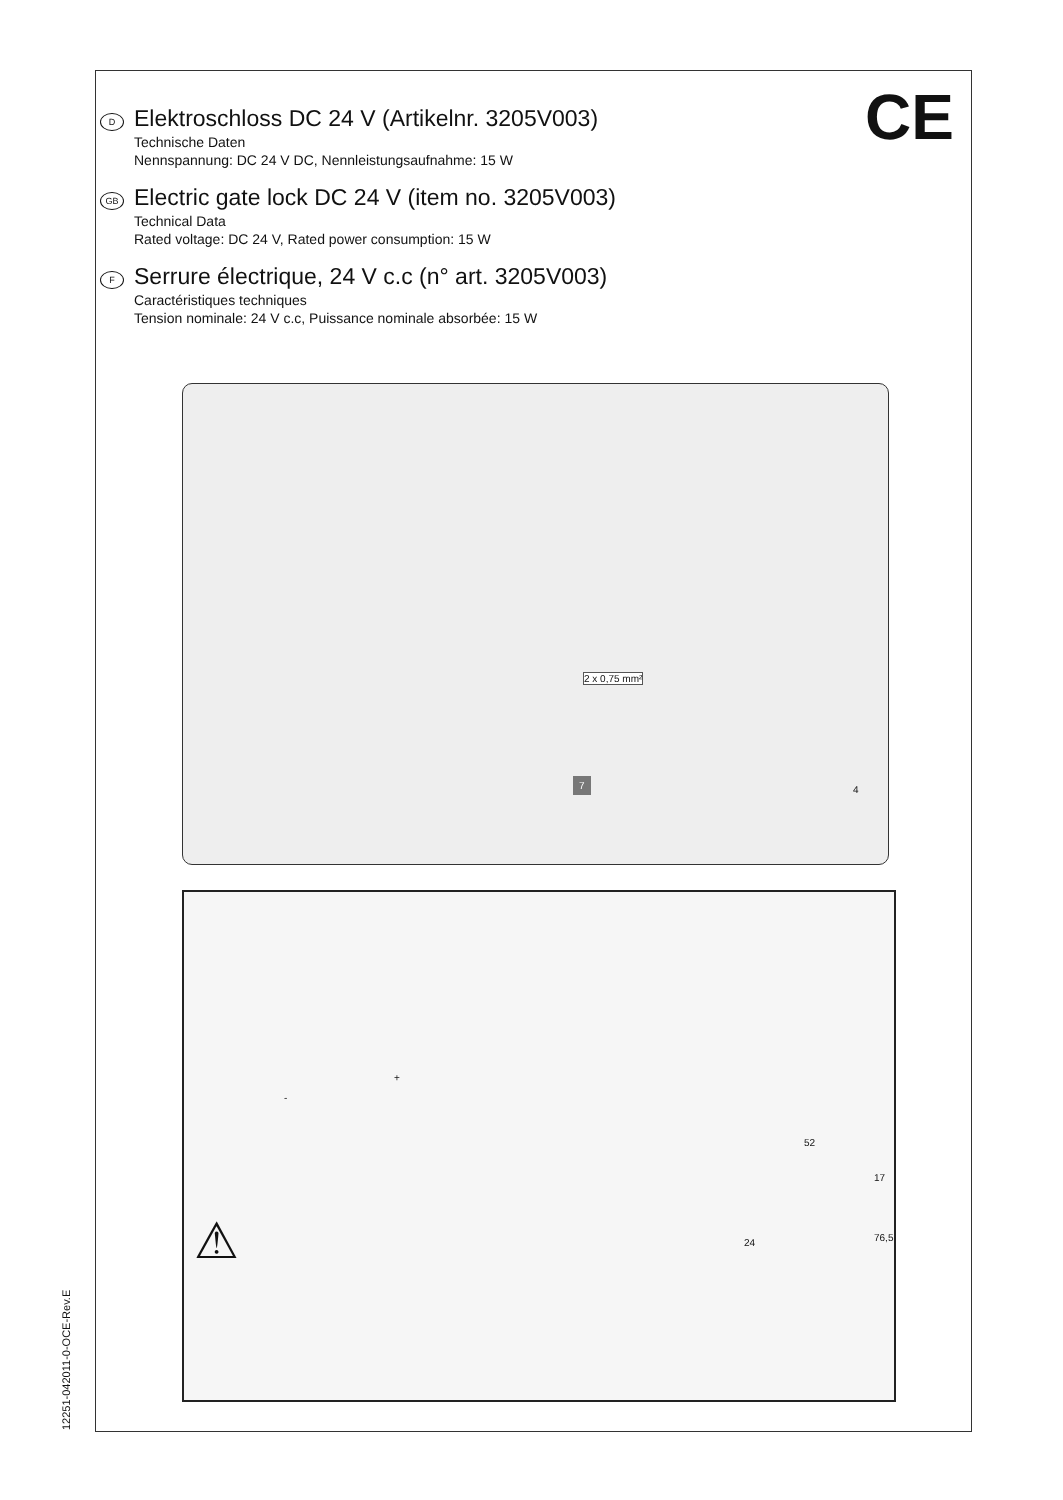CE
D
Elektroschloss DC 24 V (Artikelnr. 3205V003)
Technische Daten
Nennspannung: DC 24 V DC, Nennleistungsaufnahme: 15 W
GB
Electric gate lock DC 24 V (item no. 3205V003)
Technical Data
Rated voltage: DC 24 V, Rated power consumption: 15 W
F
Serrure électrique, 24 V c.c (n° art. 3205V003)
Caractéristiques techniques
Tension nominale: 24 V c.c, Puissance nominale absorbée: 15 W
2 x 0,75 mm²
7
4
+
-
52
17
24 76,5 ⚠
12251-042011-0-OCE-Rev.E